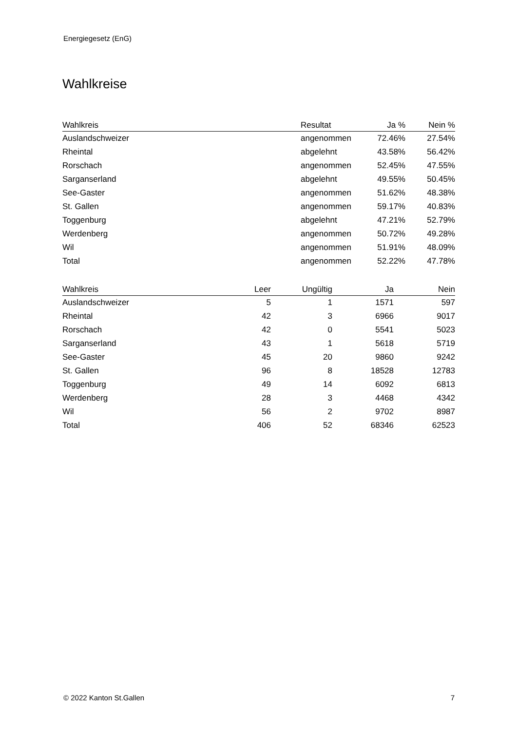Energiegesetz (EnG)
Wahlkreise
| Wahlkreis | Resultat | Ja % | Nein % |
| --- | --- | --- | --- |
| Auslandschweizer | angenommen | 72.46% | 27.54% |
| Rheintal | abgelehnt | 43.58% | 56.42% |
| Rorschach | angenommen | 52.45% | 47.55% |
| Sarganserland | abgelehnt | 49.55% | 50.45% |
| See-Gaster | angenommen | 51.62% | 48.38% |
| St. Gallen | angenommen | 59.17% | 40.83% |
| Toggenburg | abgelehnt | 47.21% | 52.79% |
| Werdenberg | angenommen | 50.72% | 49.28% |
| Wil | angenommen | 51.91% | 48.09% |
| Total | angenommen | 52.22% | 47.78% |
| Wahlkreis | Leer | Ungültig | Ja | Nein |
| --- | --- | --- | --- | --- |
| Auslandschweizer | 5 | 1 | 1571 | 597 |
| Rheintal | 42 | 3 | 6966 | 9017 |
| Rorschach | 42 | 0 | 5541 | 5023 |
| Sarganserland | 43 | 1 | 5618 | 5719 |
| See-Gaster | 45 | 20 | 9860 | 9242 |
| St. Gallen | 96 | 8 | 18528 | 12783 |
| Toggenburg | 49 | 14 | 6092 | 6813 |
| Werdenberg | 28 | 3 | 4468 | 4342 |
| Wil | 56 | 2 | 9702 | 8987 |
| Total | 406 | 52 | 68346 | 62523 |
© 2022 Kanton St.Gallen 7